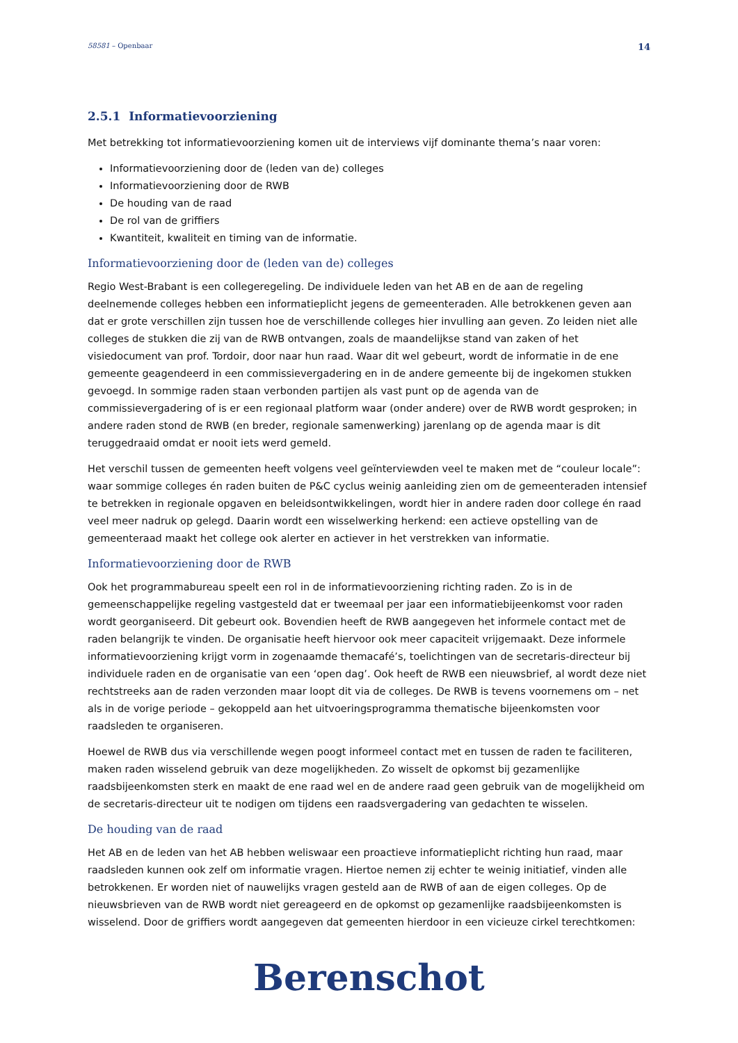58581 – Openbaar 14
2.5.1 Informatievoorziening
Met betrekking tot informatievoorziening komen uit de interviews vijf dominante thema’s naar voren:
Informatievoorziening door de (leden van de) colleges
Informatievoorziening door de RWB
De houding van de raad
De rol van de griffiers
Kwantiteit, kwaliteit en timing van de informatie.
Informatievoorziening door de (leden van de) colleges
Regio West-Brabant is een collegeregeling. De individuele leden van het AB en de aan de regeling deelnemende colleges hebben een informatieplicht jegens de gemeenteraden. Alle betrokkenen geven aan dat er grote verschillen zijn tussen hoe de verschillende colleges hier invulling aan geven. Zo leiden niet alle colleges de stukken die zij van de RWB ontvangen, zoals de maandelijkse stand van zaken of het visiedocument van prof. Tordoir, door naar hun raad. Waar dit wel gebeurt, wordt de informatie in de ene gemeente geagendeerd in een commissievergadering en in de andere gemeente bij de ingekomen stukken gevoegd. In sommige raden staan verbonden partijen als vast punt op de agenda van de commissievergadering of is er een regionaal platform waar (onder andere) over de RWB wordt gesproken; in andere raden stond de RWB (en breder, regionale samenwerking) jarenlang op de agenda maar is dit teruggedraaid omdat er nooit iets werd gemeld.
Het verschil tussen de gemeenten heeft volgens veel geïnterviewden veel te maken met de “couleur locale”: waar sommige colleges én raden buiten de P&C cyclus weinig aanleiding zien om de gemeenteraden intensief te betrekken in regionale opgaven en beleidsontwikkelingen, wordt hier in andere raden door college én raad veel meer nadruk op gelegd. Daarin wordt een wisselwerking herkend: een actieve opstelling van de gemeenteraad maakt het college ook alerter en actiever in het verstrekken van informatie.
Informatievoorziening door de RWB
Ook het programmabureau speelt een rol in de informatievoorziening richting raden. Zo is in de gemeenschappelijke regeling vastgesteld dat er tweemaal per jaar een informatiebijeenkomst voor raden wordt georganiseerd. Dit gebeurt ook. Bovendien heeft de RWB aangegeven het informele contact met de raden belangrijk te vinden. De organisatie heeft hiervoor ook meer capaciteit vrijgemaakt. Deze informele informatievoorziening krijgt vorm in zogenaamde themacafé’s, toelichtingen van de secretaris-directeur bij individuele raden en de organisatie van een ‘open dag’. Ook heeft de RWB een nieuwsbrief, al wordt deze niet rechtstreeks aan de raden verzonden maar loopt dit via de colleges. De RWB is tevens voornemens om – net als in de vorige periode – gekoppeld aan het uitvoeringsprogramma thematische bijeenkomsten voor raadsleden te organiseren.
Hoewel de RWB dus via verschillende wegen poogt informeel contact met en tussen de raden te faciliteren, maken raden wisselend gebruik van deze mogelijkheden. Zo wisselt de opkomst bij gezamenlijke raadsbijeenkomsten sterk en maakt de ene raad wel en de andere raad geen gebruik van de mogelijkheid om de secretaris-directeur uit te nodigen om tijdens een raadsvergadering van gedachten te wisselen.
De houding van de raad
Het AB en de leden van het AB hebben weliswaar een proactieve informatieplicht richting hun raad, maar raadsleden kunnen ook zelf om informatie vragen. Hiertoe nemen zij echter te weinig initiatief, vinden alle betrokkenen. Er worden niet of nauwelijks vragen gesteld aan de RWB of aan de eigen colleges. Op de nieuwsbrieven van de RWB wordt niet gereageerd en de opkomst op gezamenlijke raadsbijeenkomsten is wisselend. Door de griffiers wordt aangegeven dat gemeenten hierdoor in een vicieuze cirkel terechtkomen:
Berenschot